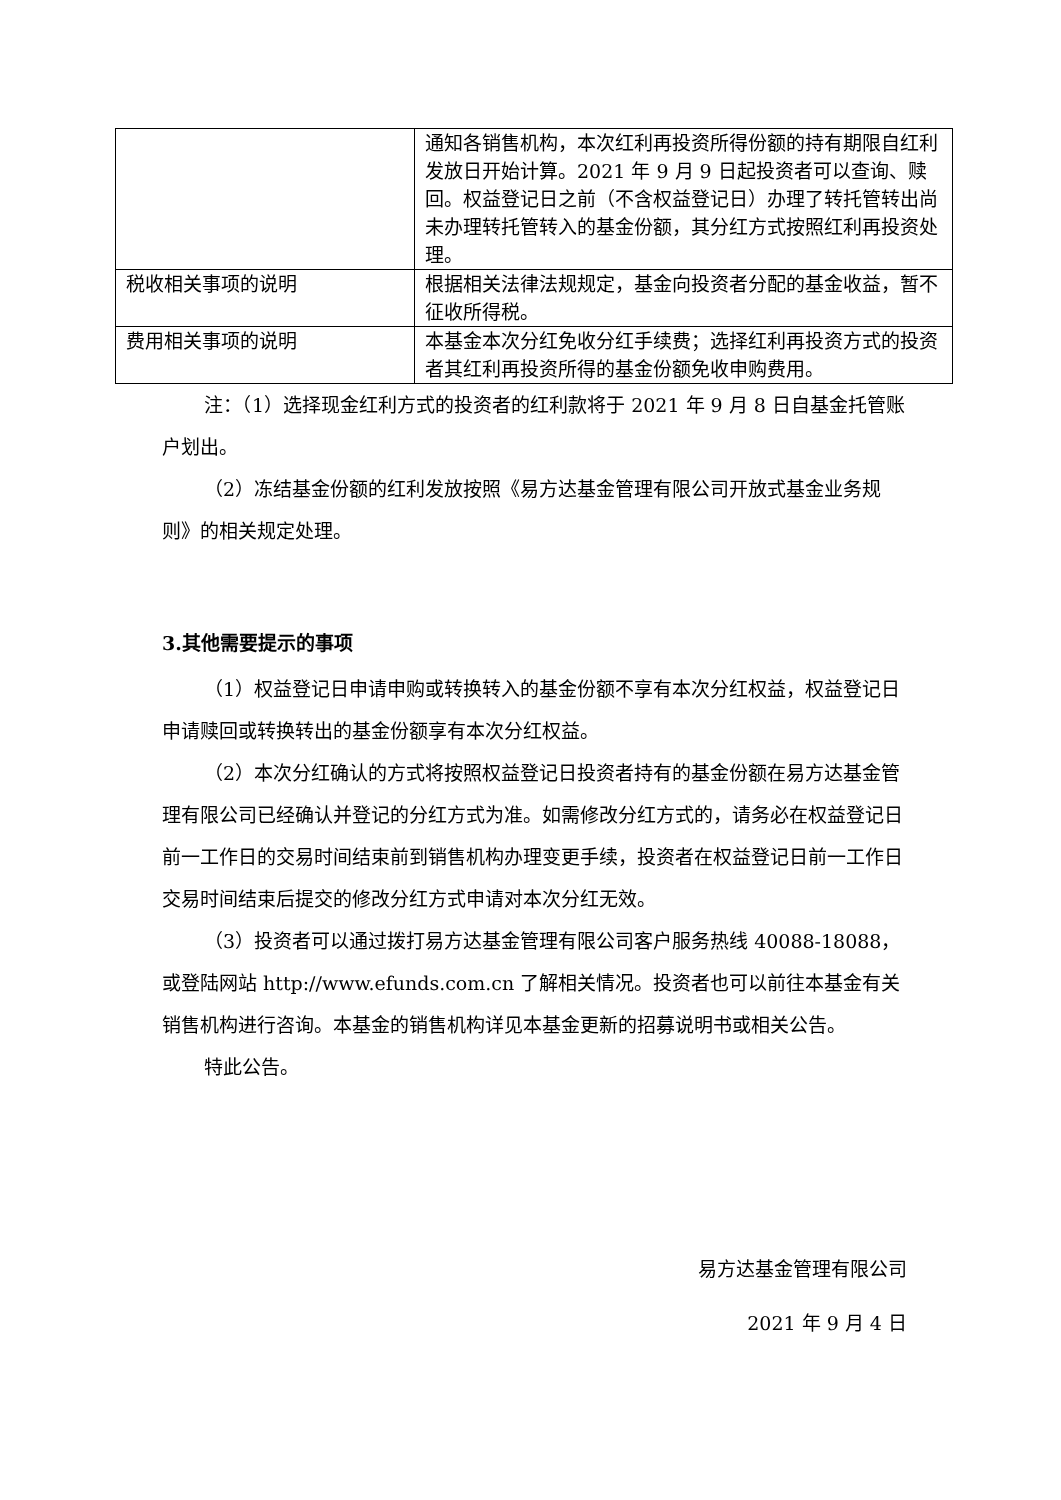| | 通知各销售机构，本次红利再投资所得份额的持有期限自红利发放日开始计算。2021 年 9 月 9 日起投资者可以查询、赎回。权益登记日之前（不含权益登记日）办理了转托管转出尚未办理转托管转入的基金份额，其分红方式按照红利再投资处理。 |
| 税收相关事项的说明 | 根据相关法律法规规定，基金向投资者分配的基金收益，暂不征收所得税。 |
| 费用相关事项的说明 | 本基金本次分红免收分红手续费；选择红利再投资方式的投资者其红利再投资所得的基金份额免收申购费用。 |
注：（1）选择现金红利方式的投资者的红利款将于 2021 年 9 月 8 日自基金托管账户划出。
（2）冻结基金份额的红利发放按照《易方达基金管理有限公司开放式基金业务规则》的相关规定处理。
3.其他需要提示的事项
（1）权益登记日申请申购或转换转入的基金份额不享有本次分红权益，权益登记日申请赎回或转换转出的基金份额享有本次分红权益。
（2）本次分红确认的方式将按照权益登记日投资者持有的基金份额在易方达基金管理有限公司已经确认并登记的分红方式为准。如需修改分红方式的，请务必在权益登记日前一工作日的交易时间结束前到销售机构办理变更手续，投资者在权益登记日前一工作日交易时间结束后提交的修改分红方式申请对本次分红无效。
（3）投资者可以通过拨打易方达基金管理有限公司客户服务热线 40088-18088，或登陆网站 http://www.efunds.com.cn 了解相关情况。投资者也可以前往本基金有关销售机构进行咨询。本基金的销售机构详见本基金更新的招募说明书或相关公告。
特此公告。
易方达基金管理有限公司
2021 年 9 月 4 日